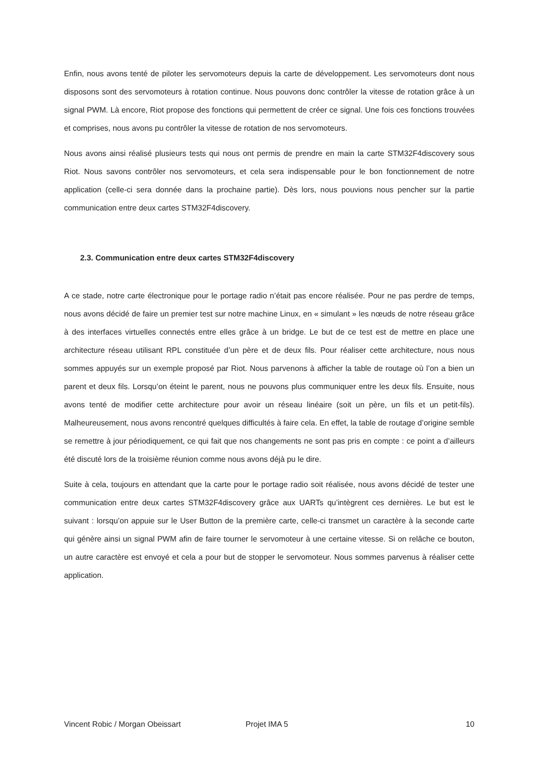Enfin, nous avons tenté de piloter les servomoteurs depuis la carte de développement. Les servomoteurs dont nous disposons sont des servomoteurs à rotation continue. Nous pouvons donc contrôler la vitesse de rotation grâce à un signal PWM. Là encore, Riot propose des fonctions qui permettent de créer ce signal. Une fois ces fonctions trouvées et comprises, nous avons pu contrôler la vitesse de rotation de nos servomoteurs.
Nous avons ainsi réalisé plusieurs tests qui nous ont permis de prendre en main la carte STM32F4discovery sous Riot. Nous savons contrôler nos servomoteurs, et cela sera indispensable pour le bon fonctionnement de notre application (celle-ci sera donnée dans la prochaine partie). Dès lors, nous pouvions nous pencher sur la partie communication entre deux cartes STM32F4discovery.
2.3. Communication entre deux cartes STM32F4discovery
A ce stade, notre carte électronique pour le portage radio n’était pas encore réalisée. Pour ne pas perdre de temps, nous avons décidé de faire un premier test sur notre machine Linux, en « simulant » les nœuds de notre réseau grâce à des interfaces virtuelles connectés entre elles grâce à un bridge. Le but de ce test est de mettre en place une architecture réseau utilisant RPL constituée d’un père et de deux fils. Pour réaliser cette architecture, nous nous sommes appuyés sur un exemple proposé par Riot. Nous parvenons à afficher la table de routage où l’on a bien un parent et deux fils. Lorsqu’on éteint le parent, nous ne pouvons plus communiquer entre les deux fils. Ensuite, nous avons tenté de modifier cette architecture pour avoir un réseau linéaire (soit un père, un fils et un petit-fils). Malheureusement, nous avons rencontré quelques difficultés à faire cela. En effet, la table de routage d’origine semble se remettre à jour périodiquement, ce qui fait que nos changements ne sont pas pris en compte : ce point a d’ailleurs été discuté lors de la troisième réunion comme nous avons déjà pu le dire.
Suite à cela, toujours en attendant que la carte pour le portage radio soit réalisée, nous avons décidé de tester une communication entre deux cartes STM32F4discovery grâce aux UARTs qu’intègrent ces dernières. Le but est le suivant : lorsqu’on appuie sur le User Button de la première carte, celle-ci transmet un caractère à la seconde carte qui génère ainsi un signal PWM afin de faire tourner le servomoteur à une certaine vitesse. Si on relâche ce bouton, un autre caractère est envoyé et cela a pour but de stopper le servomoteur. Nous sommes parvenus à réaliser cette application.
Vincent Robic / Morgan Obeissart Projet IMA 5 10